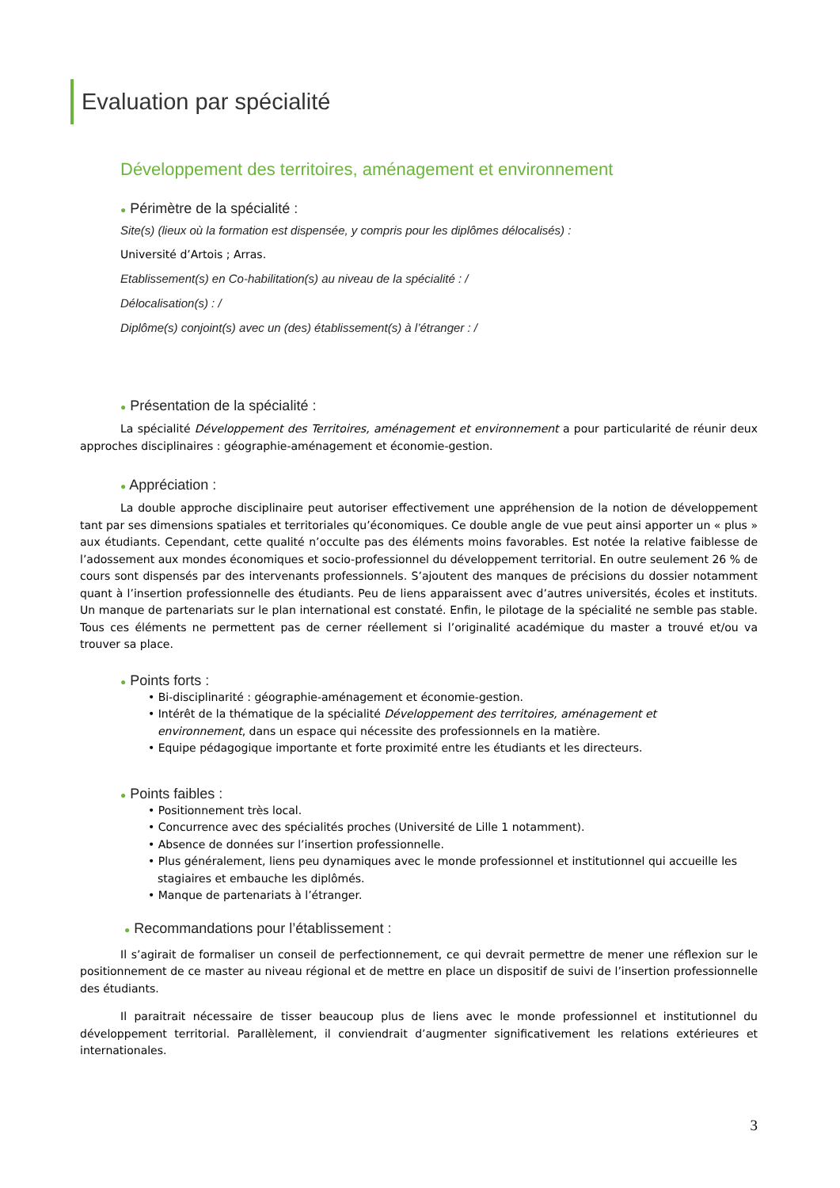Evaluation par spécialité
Développement des territoires, aménagement et environnement
● Périmètre de la spécialité :
Site(s) (lieux où la formation est dispensée, y compris pour les diplômes délocalisés) :
Université d’Artois ; Arras.
Etablissement(s) en Co-habilitation(s) au niveau de la spécialité : /
Délocalisation(s) : /
Diplôme(s) conjoint(s) avec un (des) établissement(s) à l’étranger : /
● Présentation de la spécialité :
La spécialité Développement des Territoires, aménagement et environnement a pour particularité de réunir deux approches disciplinaires : géographie-aménagement et économie-gestion.
● Appréciation :
La double approche disciplinaire peut autoriser effectivement une appréhension de la notion de développement tant par ses dimensions spatiales et territoriales qu’économiques. Ce double angle de vue peut ainsi apporter un « plus » aux étudiants. Cependant, cette qualité n’occulte pas des éléments moins favorables. Est notée la relative faiblesse de l’adossement aux mondes économiques et socio-professionnel du développement territorial. En outre seulement 26 % de cours sont dispensés par des intervenants professionnels. S’ajoutent des manques de précisions du dossier notamment quant à l’insertion professionnelle des étudiants. Peu de liens apparaissent avec d’autres universités, écoles et instituts. Un manque de partenariats sur le plan international est constaté. Enfin, le pilotage de la spécialité ne semble pas stable. Tous ces éléments ne permettent pas de cerner réellement si l’originalité académique du master a trouvé et/ou va trouver sa place.
● Points forts :
• Bi-disciplinarité : géographie-aménagement et économie-gestion.
• Intérêt de la thématique de la spécialité Développement des territoires, aménagement et
environnement, dans un espace qui nécessite des professionnels en la matière.
• Equipe pédagogique importante et forte proximité entre les étudiants et les directeurs.
● Points faibles :
• Positionnement très local.
• Concurrence avec des spécialités proches (Université de Lille 1 notamment).
• Absence de données sur l’insertion professionnelle.
• Plus généralement, liens peu dynamiques avec le monde professionnel et institutionnel qui accueille les stagiaires et embauche les diplômés.
• Manque de partenariats à l’étranger.
● Recommandations pour l’établissement :
Il s’agirait de formaliser un conseil de perfectionnement, ce qui devrait permettre de mener une réflexion sur le positionnement de ce master au niveau régional et de mettre en place un dispositif de suivi de l’insertion professionnelle des étudiants.
Il paraitrait nécessaire de tisser beaucoup plus de liens avec le monde professionnel et institutionnel du développement territorial. Parallèlement, il conviendrait d’augmenter significativement les relations extérieures et internationales.
3